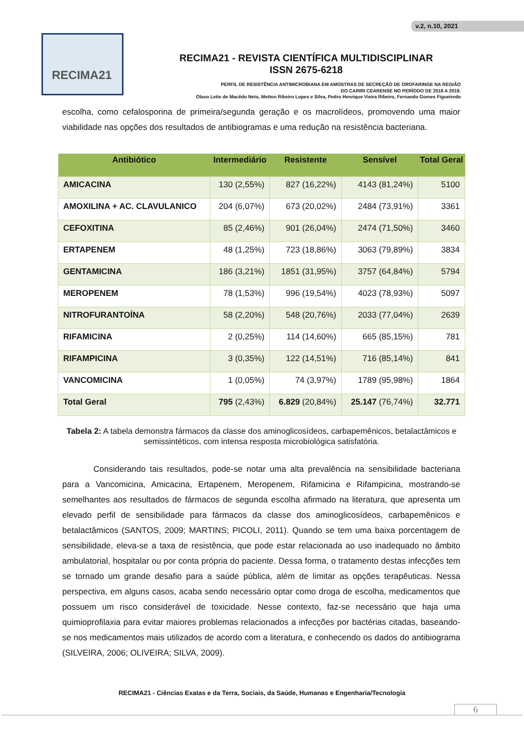v.2, n.10, 2021
RECIMA21
RECIMA21 - REVISTA CIENTÍFICA MULTIDISCIPLINAR
ISSN 2675-6218
PERFIL DE RESISTÊNCIA ANTIMICROBIANA EM AMOSTRAS DE SECREÇÃO DE OROFARINGE NA REGIÃO
DO CARIRI CEARENSE NO PERÍODO DE 2018 A 2019.
Olavo Leite de Macêdo Neto, Metton Ribeiro Lopes e Silva, Pedro Henrique Vieira Ribeiro, Fernando Gomes Figueiredo
escolha, como cefalosporina de primeira/segunda geração e os macrolídeos, promovendo uma maior viabilidade nas opções dos resultados de antibiogramas e uma redução na resistência bacteriana.
| Antibiótico | Intermediário | Resistente | Sensível | Total Geral |
| --- | --- | --- | --- | --- |
| AMICACINA | 130 (2,55%) | 827 (16,22%) | 4143 (81,24%) | 5100 |
| AMOXILINA + AC. CLAVULANICO | 204 (6,07%) | 673 (20,02%) | 2484 (73,91%) | 3361 |
| CEFOXITINA | 85 (2,46%) | 901 (26,04%) | 2474 (71,50%) | 3460 |
| ERTAPENEM | 48 (1,25%) | 723 (18,86%) | 3063 (79,89%) | 3834 |
| GENTAMICINA | 186 (3,21%) | 1851 (31,95%) | 3757 (64,84%) | 5794 |
| MEROPENEM | 78 (1,53%) | 996 (19,54%) | 4023 (78,93%) | 5097 |
| NITROFURANTOÍNA | 58 (2,20%) | 548 (20,76%) | 2033 (77,04%) | 2639 |
| RIFAMICINA | 2 (0,25%) | 114 (14,60%) | 665 (85,15%) | 781 |
| RIFAMPICINA | 3 (0,35%) | 122 (14,51%) | 716 (85,14%) | 841 |
| VANCOMICINA | 1 (0,05%) | 74 (3,97%) | 1789 (95,98%) | 1864 |
| Total Geral | 795 (2,43%) | 6.829 (20,84%) | 25.147 (76,74%) | 32.771 |
Tabela 2: A tabela demonstra fármacos da classe dos aminoglicosídeos, carbapemênicos, betalactâmicos e semissintéticos, com intensa resposta microbiológica satisfatória.
Considerando tais resultados, pode-se notar uma alta prevalência na sensibilidade bacteriana para a Vancomicina, Amicacina, Ertapenem, Meropenem, Rifamicina e Rifampicina, mostrando-se semelhantes aos resultados de fármacos de segunda escolha afirmado na literatura, que apresenta um elevado perfil de sensibilidade para fármacos da classe dos aminoglicosídeos, carbapemênicos e betalactâmicos (SANTOS, 2009; MARTINS; PICOLI, 2011). Quando se tem uma baixa porcentagem de sensibilidade, eleva-se a taxa de resistência, que pode estar relacionada ao uso inadequado no âmbito ambulatorial, hospitalar ou por conta própria do paciente. Dessa forma, o tratamento destas infecções tem se tornado um grande desafio para a saúde pública, além de limitar as opções terapêuticas. Nessa perspectiva, em alguns casos, acaba sendo necessário optar como droga de escolha, medicamentos que possuem um risco considerável de toxicidade. Nesse contexto, faz-se necessário que haja uma quimioprofilaxia para evitar maiores problemas relacionados a infecções por bactérias citadas, baseando-se nos medicamentos mais utilizados de acordo com a literatura, e conhecendo os dados do antibiograma (SILVEIRA, 2006; OLIVEIRA; SILVA, 2009).
RECIMA21 - Ciências Exatas e da Terra, Sociais, da Saúde, Humanas e Engenharia/Tecnologia
6